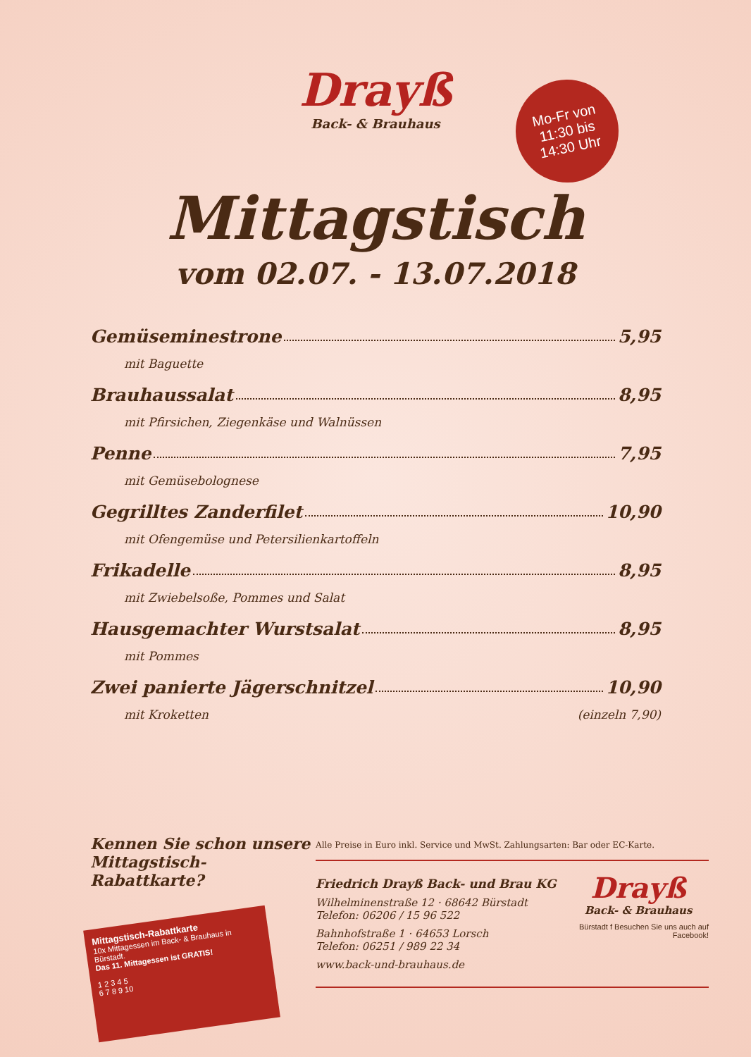Mo-Fr von
11:30 bis
14:30 Uhr
Drayß
Back- & Brauhaus
Mittagstisch
vom 02.07. - 13.07.2018
Gemüseminestrone 5,95
mit Baguette
Brauhaussalat 8,95
mit Pfirsichen, Ziegenkäse und Walnüssen
Penne 7,95
mit Gemüsebolognese
Gegrilltes Zanderfilet 10,90
mit Ofengemüse und Petersilienkartoffeln
Frikadelle 8,95
mit Zwiebelsoße, Pommes und Salat
Hausgemachter Wurstsalat 8,95
mit Pommes
Zwei panierte Jägerschnitzel 10,90
mit Kroketten (einzeln 7,90)
Kennen Sie schon unsere Mittagstisch-Rabattkarte?
Mittagstisch-Rabattkarte
10x Mittagessen im Back- & Brauhaus in Bürstadt.
Das 11. Mittagessen ist GRATIS!
1 2 3 4 5
6 7 8 9 10
Alle Preise in Euro inkl. Service und MwSt. Zahlungsarten: Bar oder EC-Karte.
Friedrich Drayß Back- und Brau KG
Wilhelminenstraße 12 · 68642 Bürstadt
Telefon: 06206 / 15 96 522
Bahnhofstraße 1 · 64653 Lorsch
Telefon: 06251 / 989 22 34
www.back-und-brauhaus.de
Drayß
Back- & Brauhaus
Bürstadt f Besuchen Sie uns auch auf Facebook!